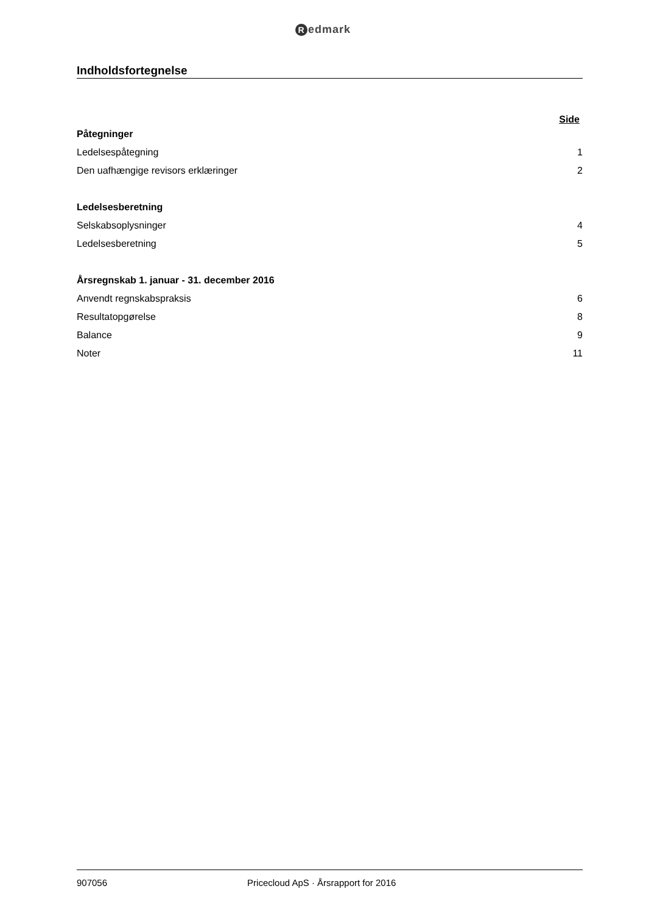Redmark
Indholdsfortegnelse
Side
Påtegninger
Ledelsespåtegning 1
Den uafhængige revisors erklæringer 2
Ledelsesberetning
Selskabsoplysninger 4
Ledelsesberetning 5
Årsregnskab 1. januar - 31. december 2016
Anvendt regnskabspraksis 6
Resultatopgørelse 8
Balance 9
Noter 11
907056 Pricecloud ApS · Årsrapport for 2016